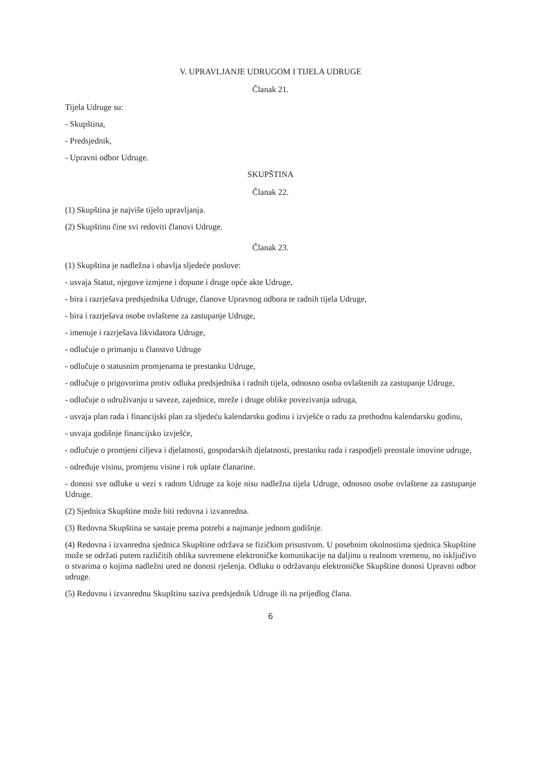V. UPRAVLJANJE UDRUGOM I TIJELA UDRUGE
Članak 21.
Tijela Udruge su:
- Skupština,
- Predsjednik,
- Upravni odbor Udruge.
SKUPŠTINA
Članak 22.
(1) Skupština je najviše tijelo upravljanja.
(2) Skupštinu čine svi redoviti članovi Udruge.
Članak 23.
(1) Skupština je nadležna i obavlja sljedeće poslove:
- usvaja Statut, njegove izmjene i dopune i druge opće akte Udruge,
- bira i razrješava predsjednika Udruge, članove Upravnog odbora te radnih tijela Udruge,
- bira i razrješava osobe ovlaštene za zastupanje Udruge,
- imenuje i razrješava likvidatora Udruge,
- odlučuje o primanju u članstvo Udruge
- odlučuje o statusnim promjenama te prestanku Udruge,
- odlučuje o prigovorima protiv odluka predsjednika i radnih tijela, odnosno osoba ovlaštenih za zastupanje Udruge,
- odlučuje o udruživanju u saveze, zajednice, mreže i druge oblike povezivanja udruga,
- usvaja plan rada i financijski plan za sljedeću kalendarsku godinu i izvješće o radu za prethodnu kalendarsku godinu,
- usvaja godišnje financijsko izvješće,
- odlučuje o promjeni ciljeva i djelatnosti, gospodarskih djelatnosti, prestanku rada i raspodjeli preostale imovine udruge,
- određuje visinu, promjenu visine i rok uplate članarine.
- donosi sve odluke u vezi s radom Udruge za koje nisu nadležna tijela Udruge, odnosno osobe ovlaštene za zastupanje Udruge.
(2) Sjednica Skupštine može biti redovna i izvanredna.
(3) Redovna Skupština se sastaje prema potrebi a najmanje jednom godišnje.
(4) Redovna i izvanredna sjednica Skupštine održava se fizičkim prisustvom. U posebnim okolnostima sjednica Skupštine može se održati putem različitih oblika suvremene elektroničke komunikacije na daljinu u realnom vremenu, no isključivo o stvarima o kojima nadležni ured ne donosi rješenja. Odluku o održavanju elektroničke Skupštine donosi Upravni odbor udruge.
(5) Redovnu i izvanrednu Skupštinu saziva predsjednik Udruge ili na prijedlog člana.
6